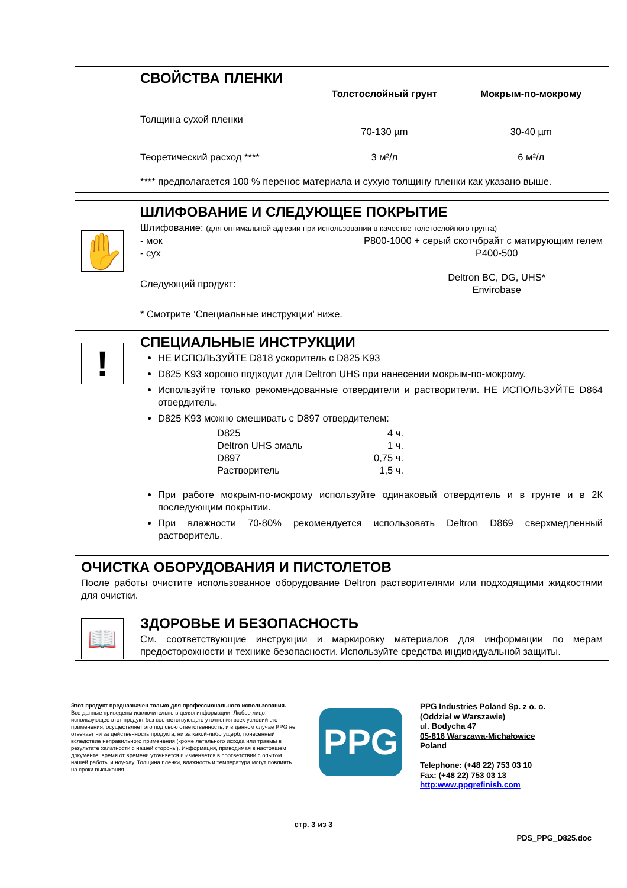СВОЙСТВА ПЛЕНКИ
| | Толстослойный грунт | Мокрым-по-мокрому |
| --- | --- | --- |
| Толщина сухой пленки | | |
| | 70-130 µm | 30-40 µm |
| Теоретический расход **** | 3 м²/л | 6 м²/л |
**** предполагается 100 % перенос материала и сухую толщину пленки как указано выше.
✋
ШЛИФОВАНИЕ И СЛЕДУЮЩЕЕ ПОКРЫТИЕ
Шлифование: (для оптимальной адгезии при использовании в качестве толстослойного грунта)
| - мок | P800-1000 + серый скотчбрайт с матирующим гелем |
| - сух | P400-500 |
| Следующий продукт: | Deltron BC, DG, UHS* Envirobase |
* Смотрите ‘Специальные инструкции’ ниже.
!
СПЕЦИАЛЬНЫЕ ИНСТРУКЦИИ
НЕ ИСПОЛЬЗУЙТЕ D818 ускоритель с D825 K93
D825 K93 хорошо подходит для Deltron UHS при нанесении мокрым-по-мокрому.
Используйте только рекомендованные отвердители и растворители. НЕ ИСПОЛЬЗУЙТЕ D864 отвердитель.
D825 K93 можно смешивать с D897 отвердителем:
| D825 | 4 ч. |
| Deltron UHS эмаль | 1 ч. |
| D897 | 0,75 ч. |
| Растворитель | 1,5 ч. |
При работе мокрым-по-мокрому используйте одинаковый отвердитель и в грунте и в 2К последующим покрытии.
При влажности 70-80% рекомендуется использовать Deltron D869 сверхмедленный растворитель.
ОЧИСТКА ОБОРУДОВАНИЯ И ПИСТОЛЕТОВ
После работы очистите использованное оборудование Deltron растворителями или подходящими жидкостями для очистки.
📖
ЗДОРОВЬЕ И БЕЗОПАСНОСТЬ
См. соответствующие инструкции и маркировку материалов для информации по мерам предосторожности и технике безопасности. Используйте средства индивидуальной защиты.
Этот продукт предназначен только для профессионального использования.
Все данные приведены исключительно в целях информации. Любое лицо, использующее этот продукт без соответствующего уточнения всех условий его применения, осуществляет это под свою ответственность, и в данном случае PPG не отвечает ни за действенность продукта, ни за какой-либо ущерб, понесенный вследствие неправильного применения (кроме летального исхода или травмы в результате халатности с нашей стороны). Информация, приводимая в настоящем документе, время от времени уточняется и изменяется в соответствии с опытом нашей работы и ноу-хау. Толщина пленки, влажность и температура могут повлиять на сроки высыхания.
PPG
PPG Industries Poland Sp. z o. o.
(Oddział w Warszawie)
ul. Bodycha 47
05-816 Warszawa-Michałowice
Poland
Telephone: (+48 22) 753 03 10
Fax: (+48 22) 753 03 13
http:www.ppgrefinish.com
стр. 3 из 3
PDS_PPG_D825.doc